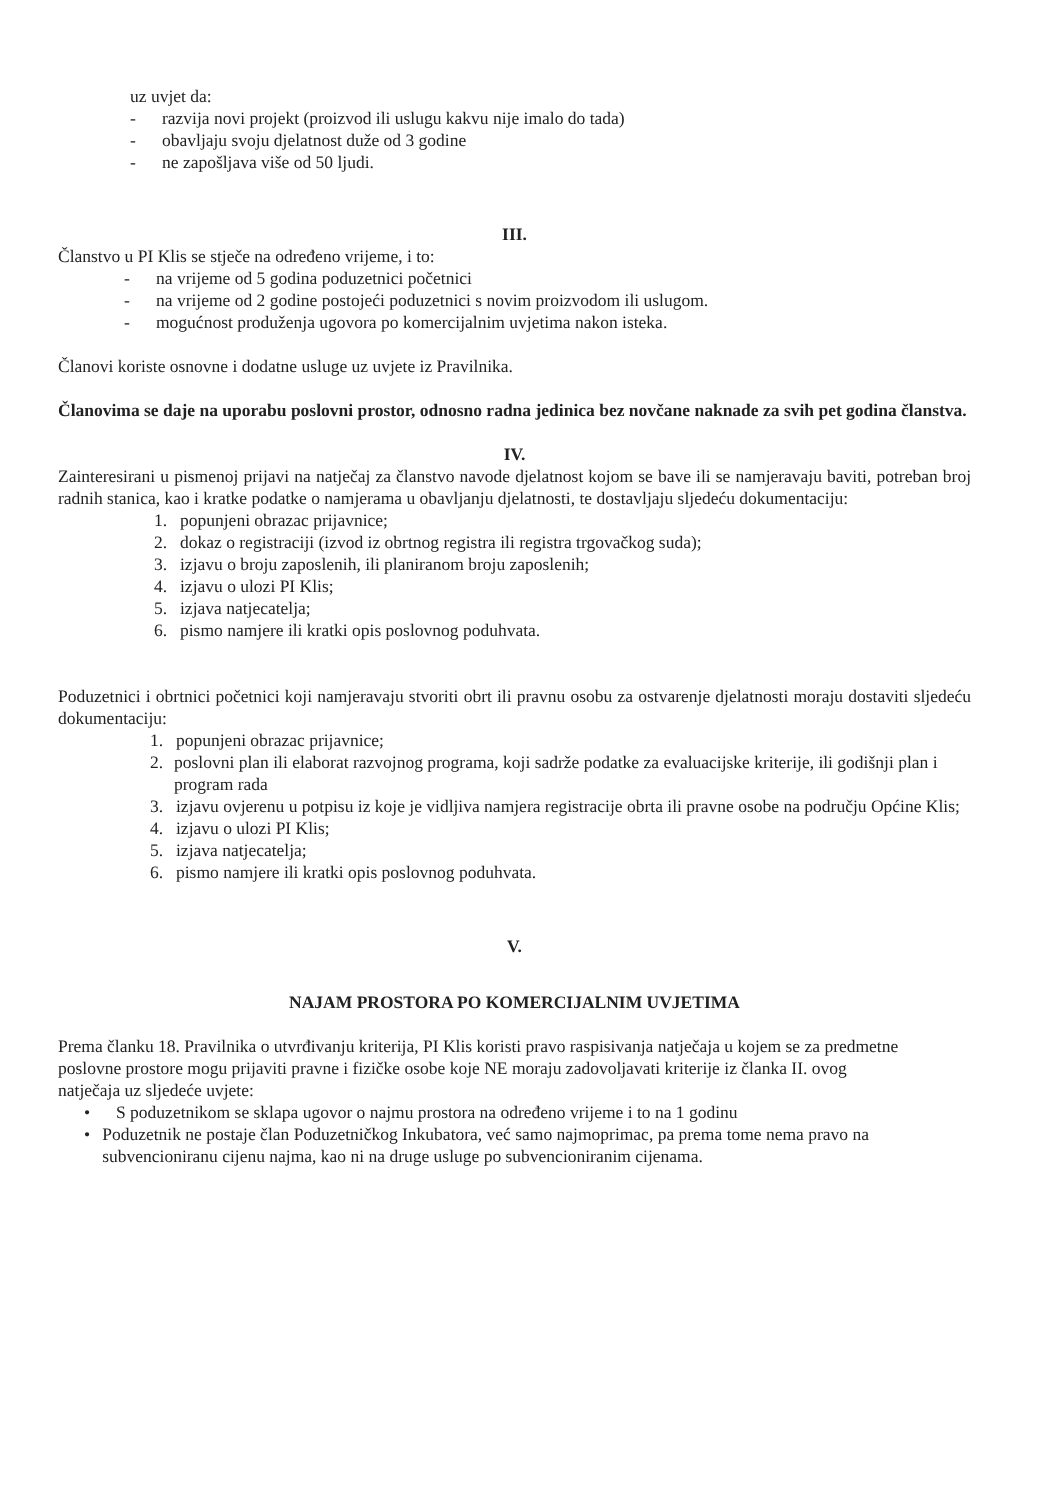uz uvjet da:
- razvija novi projekt (proizvod ili uslugu kakvu nije imalo do tada)
- obavljaju svoju djelatnost duže od 3 godine
- ne zapošljava više od 50 ljudi.
III.
Članstvo u PI Klis se stječe na određeno vrijeme, i to:
- na vrijeme od 5 godina poduzetnici početnici
- na vrijeme od 2 godine postojeći poduzetnici s novim proizvodom ili uslugom.
- mogućnost produženja ugovora po komercijalnim uvjetima nakon isteka.
Članovi koriste osnovne i dodatne usluge uz uvjete iz Pravilnika.
Članovima se daje na uporabu poslovni prostor, odnosno radna jedinica bez novčane naknade za svih pet godina članstva.
IV.
Zainteresirani u pismenoj prijavi na natječaj za članstvo navode djelatnost kojom se bave ili se namjeravaju baviti, potreban broj radnih stanica, kao i kratke podatke o namjerama u obavljanju djelatnosti, te dostavljaju sljedeću dokumentaciju:
1. popunjeni obrazac prijavnice;
2. dokaz o registraciji (izvod iz obrtnog registra ili registra trgovačkog suda);
3. izjavu o broju zaposlenih, ili planiranom broju zaposlenih;
4. izjavu o ulozi PI Klis;
5. izjava natjecatelja;
6. pismo namjere ili kratki opis poslovnog poduhvata.
Poduzetnici i obrtnici početnici koji namjeravaju stvoriti obrt ili pravnu osobu za ostvarenje djelatnosti moraju dostaviti sljedeću dokumentaciju:
1. popunjeni obrazac prijavnice;
2. poslovni plan ili elaborat razvojnog programa, koji sadrže podatke za evaluacijske kriterije, ili godišnji plan i program rada
3. izjavu ovjerenu u potpisu iz koje je vidljiva namjera registracije obrta ili pravne osobe na području Općine Klis;
4. izjavu o ulozi PI Klis;
5. izjava natjecatelja;
6. pismo namjere ili kratki opis poslovnog poduhvata.
V.
NAJAM PROSTORA PO KOMERCIJALNIM UVJETIMA
Prema članku 18. Pravilnika o utvrđivanju kriterija, PI Klis koristi pravo raspisivanja natječaja u kojem se za predmetne poslovne prostore mogu prijaviti pravne i fizičke osobe koje NE moraju zadovoljavati kriterije iz članka II. ovog natječaja uz sljedeće uvjete:
• S poduzetnikom se sklapa ugovor o najmu prostora na određeno vrijeme i to na 1 godinu
• Poduzetnik ne postaje član Poduzetničkog Inkubatora, već samo najmoprimac, pa prema tome nema pravo na subvencioniranu cijenu najma, kao ni na druge usluge po subvencioniranim cijenama.